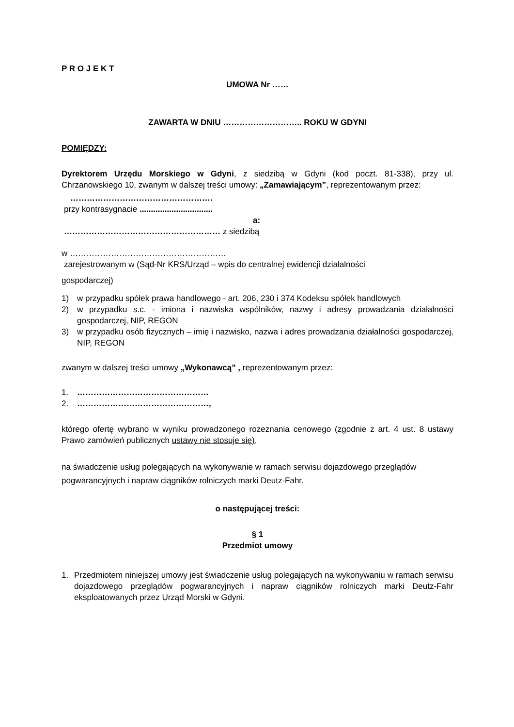P R O J E K T
UMOWA Nr ……
ZAWARTA W DNIU ……………………….. ROKU W GDYNI
POMIĘDZY:
Dyrektorem Urzędu Morskiego w Gdyni, z siedzibą w Gdyni (kod poczt. 81-338), przy ul. Chrzanowskiego 10, zwanym w dalszej treści umowy: „Zamawiającym”, reprezentowanym przez:
…………………………………………….
przy kontrasygnacie ................................
a:
………………………………………………… z siedzibą
w …………………………………………………
zarejestrowanym w (Sąd-Nr KRS/Urząd – wpis do centralnej ewidencji działalności
gospodarczej)
1) w przypadku spółek prawa handlowego - art. 206, 230 i 374 Kodeksu spółek handlowych
2) w przypadku s.c. - imiona i nazwiska wspólników, nazwy i adresy prowadzania działalności gospodarczej, NIP, REGON
3) w przypadku osób fizycznych – imię i nazwisko, nazwa i adres prowadzania działalności gospodarczej, NIP, REGON
zwanym w dalszej treści umowy „Wykonawcą” , reprezentowanym przez:
1. …………………………………………
2. …………………………………………,
którego ofertę wybrano w wyniku prowadzonego rozeznania cenowego (zgodnie z art. 4 ust. 8 ustawy Prawo zamówień publicznych ustawy nie stosuje się),
na świadczenie usług polegających na wykonywanie w ramach serwisu dojazdowego przeglądów pogwarancyjnych i napraw ciągników rolniczych marki Deutz-Fahr.
o następującej treści:
§ 1
Przedmiot umowy
1. Przedmiotem niniejszej umowy jest świadczenie usług polegających na wykonywaniu w ramach serwisu dojazdowego przeglądów pogwarancyjnych i napraw ciągników rolniczych marki Deutz-Fahr eksploatowanych przez Urząd Morski w Gdyni.